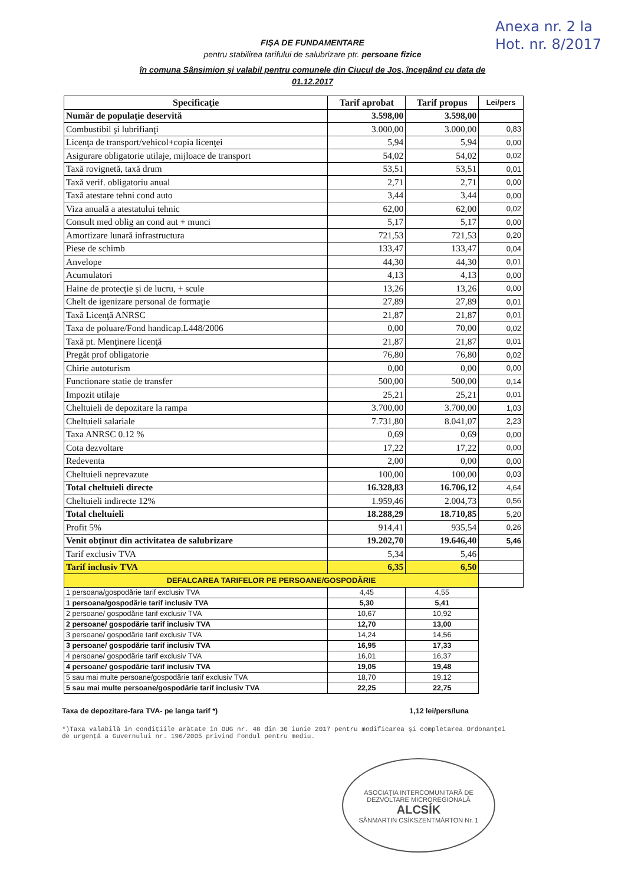Anexa nr. 2 la
Hot. nr. 8/2017
FIŞA DE FUNDAMENTARE
pentru stabilirea tarifului de salubrizare ptr. persoane fizice
în comuna Sânsimion şi valabil pentru comunele din Ciucul de Jos, începând cu data de
01.12.2017
| Specificaţie | Tarif aprobat | Tarif propus | Lei/pers |
| --- | --- | --- | --- |
| Număr de populaţie deservită | 3.598,00 | 3.598,00 | |
| Combustibil şi lubrifianţi | 3.000,00 | 3.000,00 | 0,83 |
| Licenţa de transport/vehicol+copia licenţei | 5,94 | 5,94 | 0,00 |
| Asigurare obligatorie utilaje, mijloace de transport | 54,02 | 54,02 | 0,02 |
| Taxă rovignetă, taxă drum | 53,51 | 53,51 | 0,01 |
| Taxă verif. obligatoriu anual | 2,71 | 2,71 | 0,00 |
| Taxă atestare tehni cond auto | 3,44 | 3,44 | 0,00 |
| Viza anuală a atestatului tehnic | 62,00 | 62,00 | 0,02 |
| Consult med oblig an cond aut + munci | 5,17 | 5,17 | 0,00 |
| Amortizare lunară infrastructura | 721,53 | 721,53 | 0,20 |
| Piese de schimb | 133,47 | 133,47 | 0,04 |
| Anvelope | 44,30 | 44,30 | 0,01 |
| Acumulatori | 4,13 | 4,13 | 0,00 |
| Haine de protecţie şi de lucru, + scule | 13,26 | 13,26 | 0,00 |
| Chelt de igenizare personal de formaţie | 27,89 | 27,89 | 0,01 |
| Taxă Licenţă ANRSC | 21,87 | 21,87 | 0,01 |
| Taxa de poluare/Fond handicap.L448/2006 | 0,00 | 70,00 | 0,02 |
| Taxă pt. Menţinere licenţă | 21,87 | 21,87 | 0,01 |
| Pregăt prof obligatorie | 76,80 | 76,80 | 0,02 |
| Chirie autoturism | 0,00 | 0,00 | 0,00 |
| Functionare statie de transfer | 500,00 | 500,00 | 0,14 |
| Impozit utilaje | 25,21 | 25,21 | 0,01 |
| Cheltuieli de depozitare la rampa | 3.700,00 | 3.700,00 | 1,03 |
| Cheltuieli salariale | 7.731,80 | 8.041,07 | 2,23 |
| Taxa ANRSC 0.12 % | 0,69 | 0,69 | 0,00 |
| Cota dezvoltare | 17,22 | 17,22 | 0,00 |
| Redeventa | 2,00 | 0,00 | 0,00 |
| Cheltuieli neprevazute | 100,00 | 100,00 | 0,03 |
| Total cheltuieli directe | 16.328,83 | 16.706,12 | 4,64 |
| Cheltuieli indirecte 12% | 1.959,46 | 2.004,73 | 0,56 |
| Total cheltuieli | 18.288,29 | 18.710,85 | 5,20 |
| Profit 5% | 914,41 | 935,54 | 0,26 |
| Venit obţinut din activitatea de salubrizare | 19.202,70 | 19.646,40 | 5,46 |
| Tarif exclusiv TVA | 5,34 | 5,46 | |
| Tarif inclusiv TVA | 6,35 | 6,50 | |
| DEFALCAREA TARIFELOR PE PERSOANE/GOSPODĂRIE | | | |
| 1 persoana/gospodărie tarif exclusiv TVA | 4,45 | 4,55 | |
| 1 persoana/gospodărie tarif inclusiv TVA | 5,30 | 5,41 | |
| 2 persoane/ gospodărie tarif exclusiv TVA | 10,67 | 10,92 | |
| 2 persoane/ gospodărie tarif inclusiv TVA | 12,70 | 13,00 | |
| 3 persoane/ gospodărie tarif exclusiv TVA | 14,24 | 14,56 | |
| 3 persoane/ gospodărie tarif inclusiv TVA | 16,95 | 17,33 | |
| 4 persoane/ gospodărie tarif exclusiv TVA | 16,01 | 16,37 | |
| 4 persoane/ gospodărie tarif inclusiv TVA | 19,05 | 19,48 | |
| 5 sau mai multe persoane/gospodărie tarif exclusiv TVA | 18,70 | 19,12 | |
| 5 sau mai multe persoane/gospodărie tarif inclusiv TVA | 22,25 | 22,75 | |
Taxa de depozitare-fara TVA- pe langa tarif *) 1,12 lei/pers/luna
*)Taxa valabilă în condiţiile arătate în OUG nr. 48 din 30 iunie 2017 pentru modificarea şi completarea Ordonanţei de urgenţă a Guvernului nr. 196/2005 privind Fondul pentru mediu.
ASOCIAŢIA INTERCOMUNITARĂ DE DEZVOLTARE MICROREGIONALĂ
ALCSÍK
SÂNMARTIN CSÍKSZENTMÁRTON Nr. 1